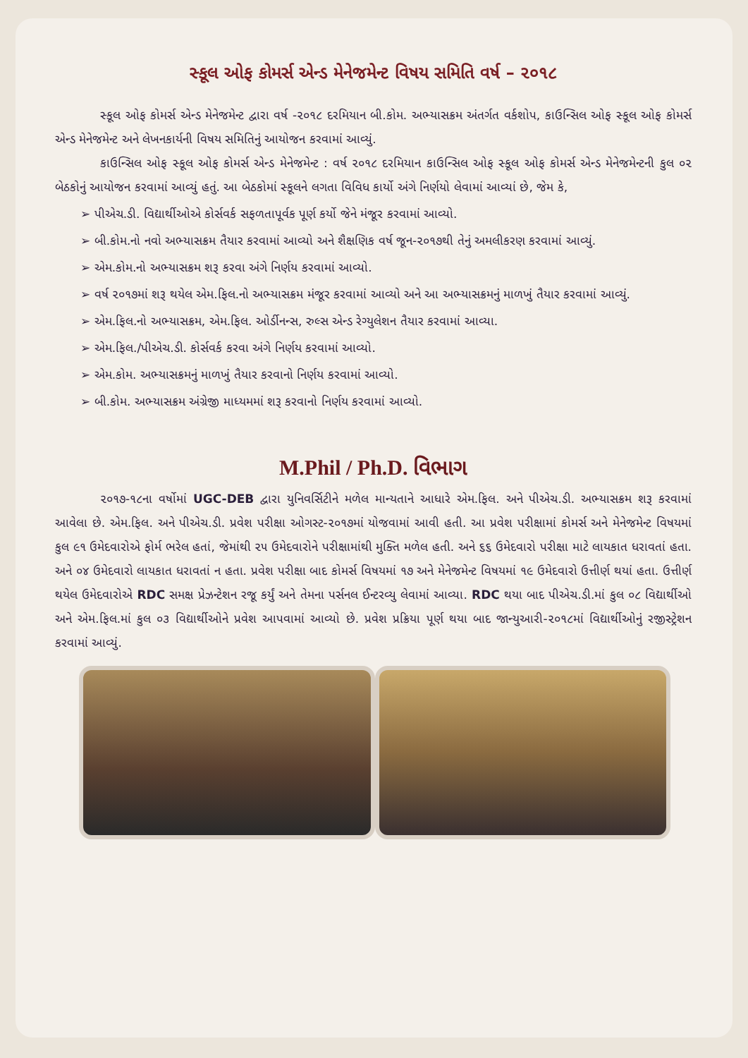સ્કૂલ ઓફ કોમર્સ એન્ડ મેનેજમેન્ટ વિષય સમિતિ વર્ષ – ૨૦૧૮
સ્કૂલ ઓફ કોમર્સ એન્ડ મેનેજમેન્ટ દ્વારા વર્ષ -૨૦૧૮ દરમિયાન બી.કોમ. અભ્યાસક્રમ અંતર્ગત વર્કશોપ, કાઉન્સિલ ઓફ સ્કૂલ ઓફ કોમર્સ એન્ડ મેનેજમેન્ટ અને લેખનકાર્યની વિષય સમિતિનું આયોજન કરવામાં આવ્યું.
કાઉન્સિલ ઓફ સ્કૂલ ઓફ કોમર્સ એન્ડ મેનેજમેન્ટ : વર્ષ ૨૦૧૮ દરમિયાન કાઉન્સિલ ઓફ સ્કૂલ ઓફ કોમર્સ એન્ડ મેનેજમેન્ટની કુલ ૦૨ બેઠકોનું આયોજન કરવામાં આવ્યું હતું. આ બેઠકોમાં સ્કૂલને લગતા વિવિધ કાર્યો અંગે નિર્ણયો લેવામાં આવ્યાં છે, જેમ કે,
➢ પીએચ.ડી. વિદ્યાર્થીઓએ કોર્સવર્ક સફળતાપૂર્વક પૂર્ણ કર્યો જેને મંજૂર કરવામાં આવ્યો.
➢ બી.કોમ.નો નવો અભ્યાસક્રમ તૈયાર કરવામાં આવ્યો અને શૈક્ષણિક વર્ષ જૂન-૨૦૧૭થી તેનું અમલીકરણ કરવામાં આવ્યું.
➢ એમ.કોમ.નો અભ્યાસક્રમ શરૂ કરવા અંગે નિર્ણય કરવામાં આવ્યો.
➢ વર્ષ ૨૦૧૭માં શરૂ થયેલ એમ.ફિલ.નો અભ્યાસક્રમ મંજૂર કરવામાં આવ્યો અને આ અભ્યાસક્રમનું માળખું તૈયાર કરવામાં આવ્યું.
➢ એમ.ફિલ.નો અભ્યાસક્રમ, એમ.ફિલ. ઓર્ડીનન્સ, રુલ્સ એન્ડ રેગ્યુલેશન તૈયાર કરવામાં આવ્યા.
➢ એમ.ફિલ./પીએચ.ડી. કોર્સવર્ક કરવા અંગે નિર્ણય કરવામાં આવ્યો.
➢ એમ.કોમ. અભ્યાસક્રમનું માળખું તૈયાર કરવાનો નિર્ણય કરવામાં આવ્યો.
➢ બી.કોમ. અભ્યાસક્રમ અંગ્રેજી માધ્યમમાં શરૂ કરવાનો નિર્ણય કરવામાં આવ્યો.
M.Phil / Ph.D. વિભાગ
૨૦૧૭-૧૮ના વર્ષોમાં UGC-DEB દ્વારા યુનિવર્સિટીને મળેલ માન્યતાને આધારે એમ.ફિલ. અને પીએચ.ડી. અભ્યાસક્રમ શરૂ કરવામાં આવેલા છે. એમ.ફિલ. અને પીએચ.ડી. પ્રવેશ પરીક્ષા ઓગસ્ટ-૨૦૧૭માં યોજવામાં આવી હતી. આ પ્રવેશ પરીક્ષામાં કોમર્સ અને મેનેજમેન્ટ વિષયમાં કુલ ૯૧ ઉમેદવારોએ ફોર્મ ભરેલ હતાં, જેમાંથી ૨૫ ઉમેદવારોને પરીક્ષામાંથી મુક્તિ મળેલ હતી. અને ૬૬ ઉમેદવારો પરીક્ષા માટે લાયકાત ધરાવતાં હતા. અને ૦૪ ઉમેદવારો લાયકાત ધરાવતાં ન હતા. પ્રવેશ પરીક્ષા બાદ કોમર્સ વિષયમાં ૧૭ અને મેનેજમેન્ટ વિષયમાં ૧૯ ઉમેદવારો ઉત્તીર્ણ થયાં હતા. ઉત્તીર્ણ થયેલ ઉમેદવારોએ RDC સમક્ષ પ્રેઝન્ટેશન રજૂ કર્યું અને તેમના પર્સનલ ઈન્ટરવ્યુ લેવામાં આવ્યા. RDC થયા બાદ પીએચ.ડી.માં કુલ ૦૮ વિદ્યાર્થીઓ અને એમ.ફિલ.માં કુલ ૦૩ વિદ્યાર્થીઓને પ્રવેશ આપવામાં આવ્યો છે. પ્રવેશ પ્રક્રિયા પૂર્ણ થયા બાદ જાન્યુઆરી-૨૦૧૮માં વિદ્યાર્થીઓનું રજીસ્ટ્રેશન કરવામાં આવ્યું.